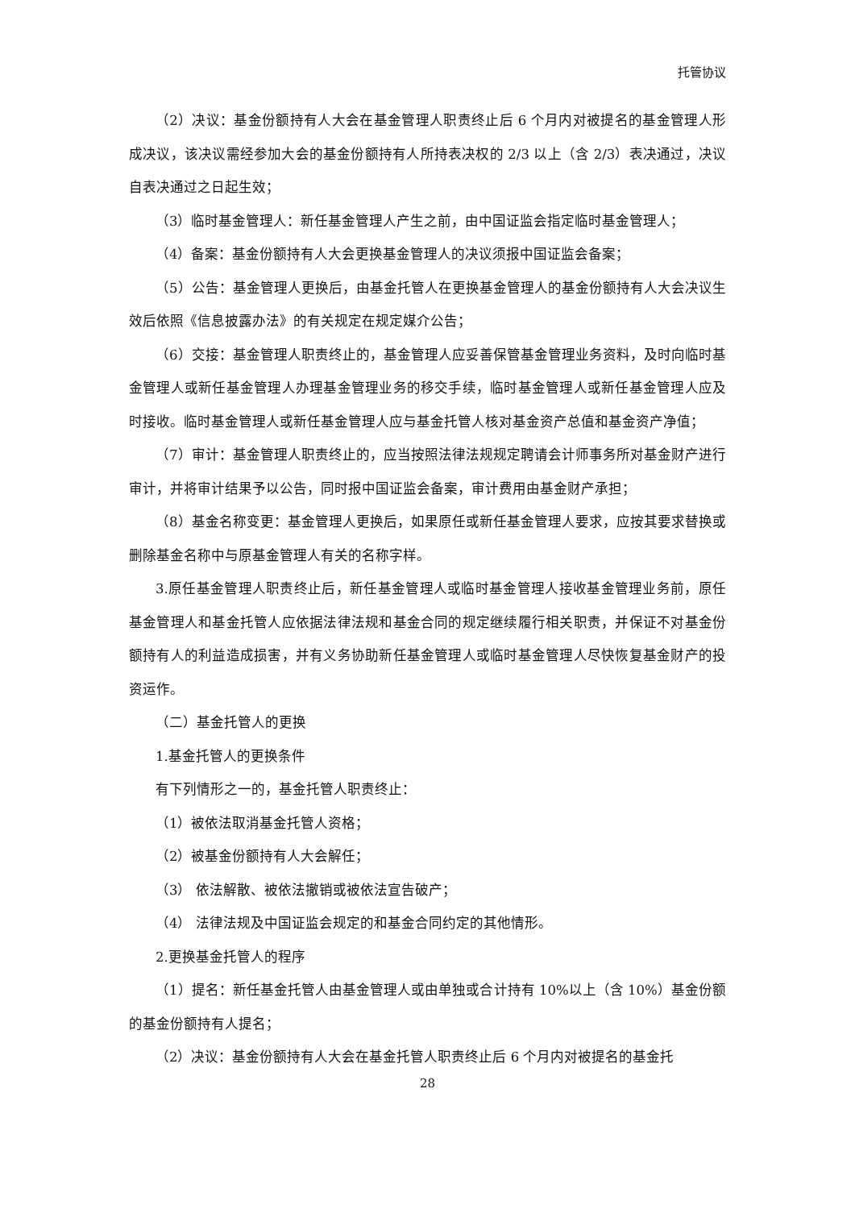托管协议
（2）决议：基金份额持有人大会在基金管理人职责终止后 6 个月内对被提名的基金管理人形成决议，该决议需经参加大会的基金份额持有人所持表决权的 2/3 以上（含 2/3）表决通过，决议自表决通过之日起生效；
（3）临时基金管理人：新任基金管理人产生之前，由中国证监会指定临时基金管理人；
（4）备案：基金份额持有人大会更换基金管理人的决议须报中国证监会备案；
（5）公告：基金管理人更换后，由基金托管人在更换基金管理人的基金份额持有人大会决议生效后依照《信息披露办法》的有关规定在规定媒介公告；
（6）交接：基金管理人职责终止的，基金管理人应妥善保管基金管理业务资料，及时向临时基金管理人或新任基金管理人办理基金管理业务的移交手续，临时基金管理人或新任基金管理人应及时接收。临时基金管理人或新任基金管理人应与基金托管人核对基金资产总值和基金资产净值；
（7）审计：基金管理人职责终止的，应当按照法律法规规定聘请会计师事务所对基金财产进行审计，并将审计结果予以公告，同时报中国证监会备案，审计费用由基金财产承担；
（8）基金名称变更：基金管理人更换后，如果原任或新任基金管理人要求，应按其要求替换或删除基金名称中与原基金管理人有关的名称字样。
3.原任基金管理人职责终止后，新任基金管理人或临时基金管理人接收基金管理业务前，原任基金管理人和基金托管人应依据法律法规和基金合同的规定继续履行相关职责，并保证不对基金份额持有人的利益造成损害，并有义务协助新任基金管理人或临时基金管理人尽快恢复基金财产的投资运作。
（二）基金托管人的更换
1.基金托管人的更换条件
有下列情形之一的，基金托管人职责终止：
（1）被依法取消基金托管人资格；
（2）被基金份额持有人大会解任；
（3） 依法解散、被依法撤销或被依法宣告破产；
（4） 法律法规及中国证监会规定的和基金合同约定的其他情形。
2.更换基金托管人的程序
（1）提名：新任基金托管人由基金管理人或由单独或合计持有 10%以上（含 10%）基金份额的基金份额持有人提名；
（2）决议：基金份额持有人大会在基金托管人职责终止后 6 个月内对被提名的基金托
28